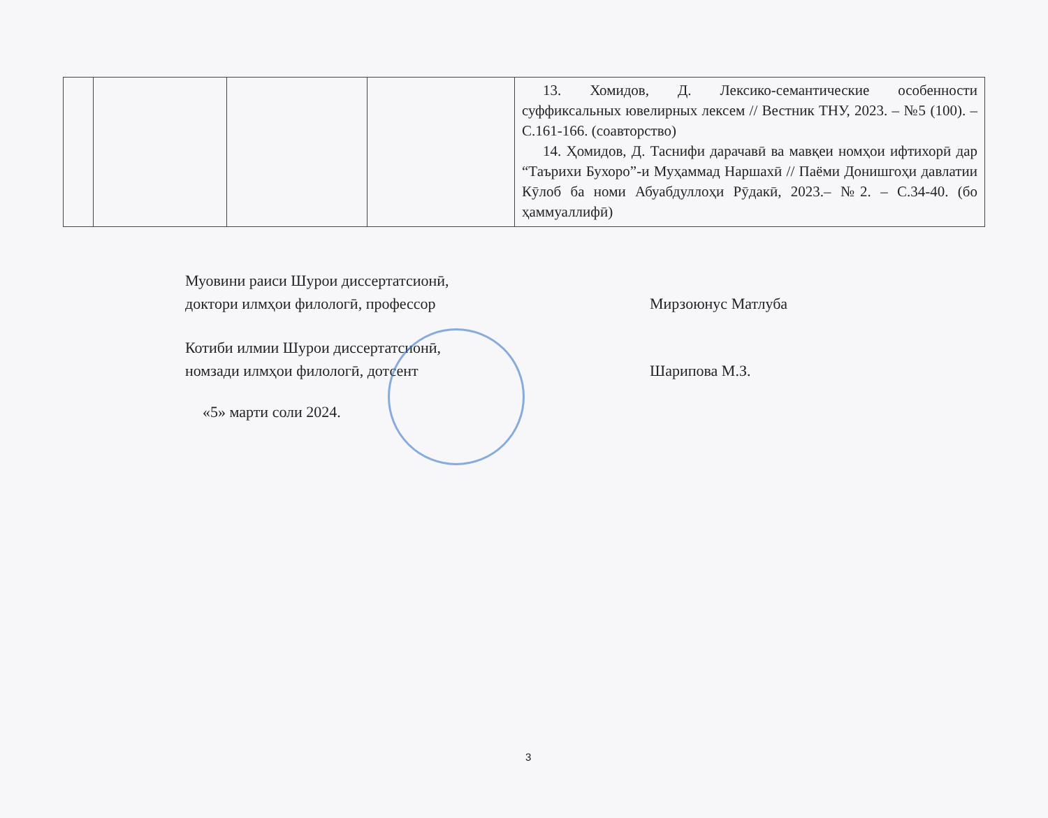| | | | | 13. Хомидов, Д. Лексико-семантические особенности суффиксальных ювелирных лексем // Вестник ТНУ, 2023. – №5 (100). – С.161-166. (соавторство) 14. Ҳомидов, Д. Таснифи дарачавӣ ва мавқеи номҳои ифтихорӣ дар “Таърихи Бухоро”-и Муҳаммад Наршахӣ // Паёми Донишгоҳи давлатии Кӯлоб ба номи Абуабдуллоҳи Рӯдакӣ, 2023.– №2. – С.34-40. (бо ҳаммуаллифӣ) |
Муовини раиси Шурои диссертатсионӣ,
доктори илмҳои филологӣ, профессор
Мирзоюнус Матлуба
Котиби илмии Шурои диссертатсионӣ,
номзади илмҳои филологӣ, дотсент
Шарипова М.З.
«5» марти соли 2024.
3